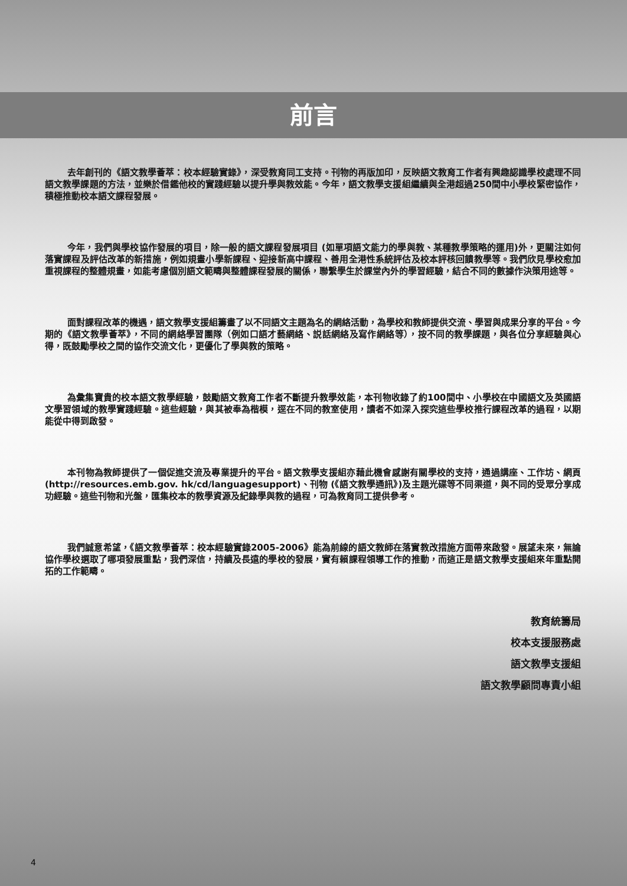前言
去年創刊的《語文教學薈萃：校本經驗實錄》，深受教育同工支持。刊物的再版加印，反映語文教育工作者有興趣認識學校處理不同語文教學課題的方法，並樂於借鑑他校的實踐經驗以提升學與教效能。今年，語文教學支援組繼續與全港超過250間中小學校緊密協作，積極推動校本語文課程發展。
今年，我們與學校協作發展的項目，除一般的語文課程發展項目 (如單項語文能力的學與教、某種教學策略的運用)外，更關注如何落實課程及評估改革的新措施，例如規畫小學新課程、迎接新高中課程、善用全港性系統評估及校本評核回饋教學等。我們欣見學校愈加重視課程的整體規畫，如能考慮個別語文範疇與整體課程發展的關係，聯繫學生於課堂內外的學習經驗，結合不同的數據作決策用途等。
面對課程改革的機遇，語文教學支援組籌畫了以不同語文主題為名的網絡活動，為學校和教師提供交流、學習與成果分享的平台。今期的《語文教學薈萃》，不同的網絡學習團隊（例如口語才藝網絡、説話網絡及寫作網絡等），按不同的教學課題，與各位分享經驗與心得，既鼓勵學校之間的協作交流文化，更優化了學與教的策略。
為彙集寶貴的校本語文教學經驗，鼓勵語文教育工作者不斷提升教學效能，本刊物收錄了約100間中、小學校在中國語文及英國語文學習領域的教學實踐經驗。這些經驗，與其被奉為楷模，逕在不同的教室使用，讀者不如深入探究這些學校推行課程改革的過程，以期能從中得到啟發。
本刊物為教師提供了一個促進交流及專業提升的平台。語文教學支援組亦藉此機會感謝有關學校的支持，通過講座、工作坊、網頁(http://resources.emb.gov. hk/cd/languagesupport)、刊物 (《語文教學通訊》)及主題光碟等不同渠道，與不同的受眾分享成功經驗。這些刊物和光盤，匯集校本的教學資源及紀錄學與教的過程，可為教育同工提供參考。
我們誠意希望，《語文教學薈萃：校本經驗實錄2005-2006》能為前線的語文教師在落實教改措施方面帶來啟發。展望未來，無論協作學校選取了哪項發展重點，我們深信，持續及長遠的學校的發展，實有賴課程領導工作的推動，而這正是語文教學支援組來年重點開拓的工作範疇。
教育統籌局
校本支援服務處
語文教學支援組
語文教學顧問專責小組
4